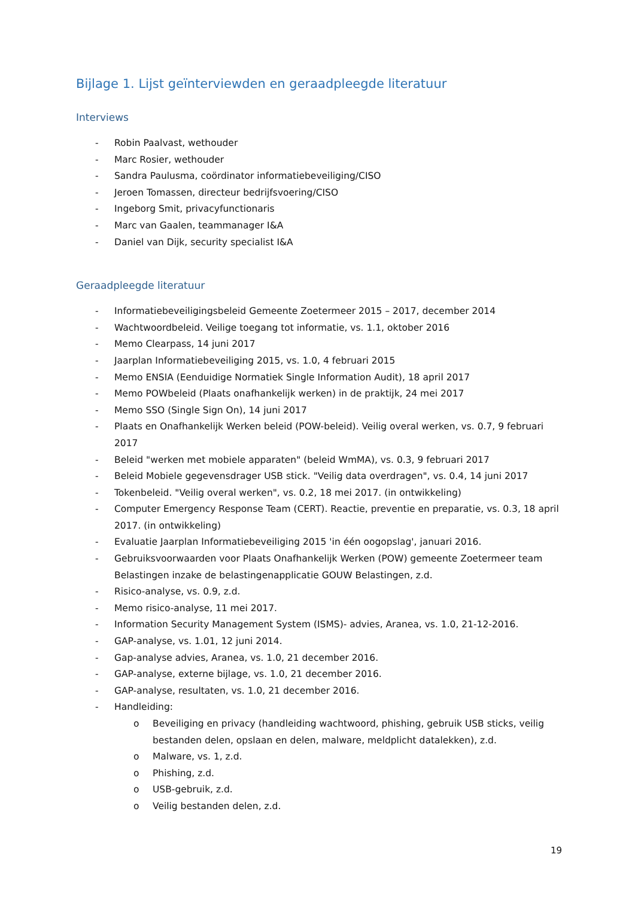Bijlage 1. Lijst geïnterviewden en geraadpleegde literatuur
Interviews
- Robin Paalvast, wethouder
- Marc Rosier, wethouder
- Sandra Paulusma, coördinator informatiebeveiliging/CISO
- Jeroen Tomassen, directeur bedrijfsvoering/CISO
- Ingeborg Smit, privacyfunctionaris
- Marc van Gaalen, teammanager I&A
- Daniel van Dijk, security specialist I&A
Geraadpleegde literatuur
- Informatiebeveiligingsbeleid Gemeente Zoetermeer 2015 – 2017, december 2014
- Wachtwoordbeleid. Veilige toegang tot informatie, vs. 1.1, oktober 2016
- Memo Clearpass, 14 juni 2017
- Jaarplan Informatiebeveiliging 2015, vs. 1.0, 4 februari 2015
- Memo ENSIA (Eenduidige Normatiek Single Information Audit), 18 april 2017
- Memo POWbeleid (Plaats onafhankelijk werken) in de praktijk, 24 mei 2017
- Memo SSO (Single Sign On), 14 juni 2017
- Plaats en Onafhankelijk Werken beleid (POW-beleid). Veilig overal werken, vs. 0.7, 9 februari 2017
- Beleid "werken met mobiele apparaten" (beleid WmMA), vs. 0.3, 9 februari 2017
- Beleid Mobiele gegevensdrager USB stick. "Veilig data overdragen", vs. 0.4, 14 juni 2017
- Tokenbeleid. "Veilig overal werken", vs. 0.2, 18 mei 2017. (in ontwikkeling)
- Computer Emergency Response Team (CERT). Reactie, preventie en preparatie, vs. 0.3, 18 april 2017. (in ontwikkeling)
- Evaluatie Jaarplan Informatiebeveiliging 2015 'in één oogopslag', januari 2016.
- Gebruiksvoorwaarden voor Plaats Onafhankelijk Werken (POW) gemeente Zoetermeer team Belastingen inzake de belastingenapplicatie GOUW Belastingen, z.d.
- Risico-analyse, vs. 0.9, z.d.
- Memo risico-analyse, 11 mei 2017.
- Information Security Management System (ISMS)- advies, Aranea, vs. 1.0, 21-12-2016.
- GAP-analyse, vs. 1.01, 12 juni 2014.
- Gap-analyse advies, Aranea, vs. 1.0, 21 december 2016.
- GAP-analyse, externe bijlage, vs. 1.0, 21 december 2016.
- GAP-analyse, resultaten, vs. 1.0, 21 december 2016.
- Handleiding:
o Beveiliging en privacy (handleiding wachtwoord, phishing, gebruik USB sticks, veilig bestanden delen, opslaan en delen, malware, meldplicht datalekken), z.d.
o Malware, vs. 1, z.d.
o Phishing, z.d.
o USB-gebruik, z.d.
o Veilig bestanden delen, z.d.
19